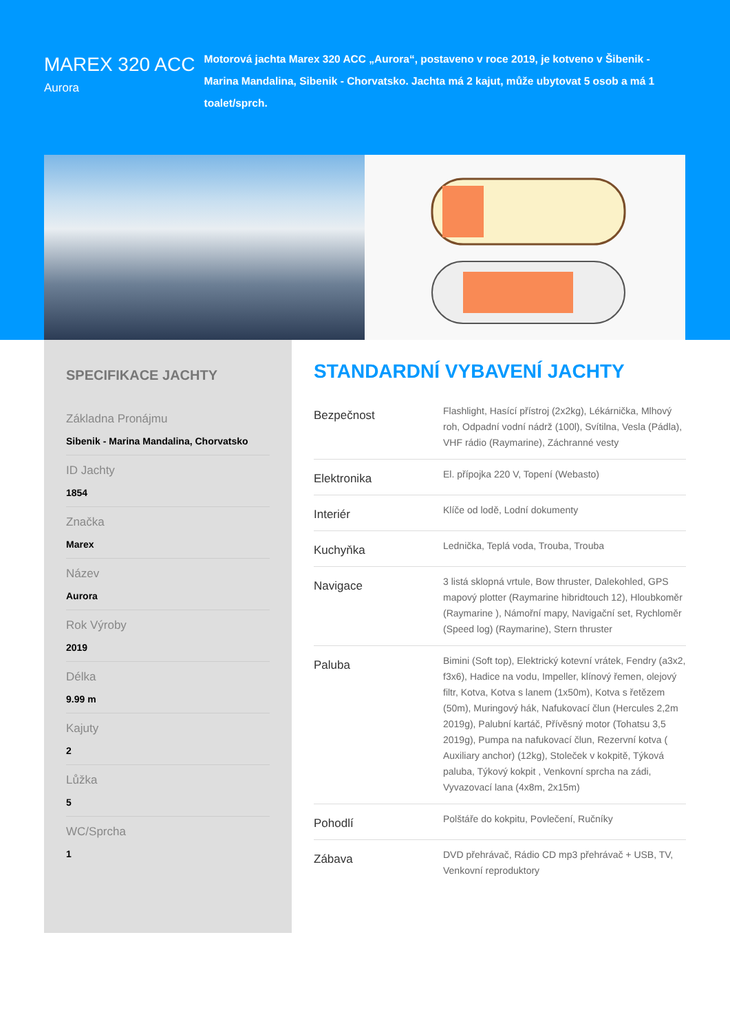MAREX 320 ACC
Aurora
Motorová jachta Marex 320 ACC „Aurora“, postaveno v roce 2019, je kotveno v Šibenik - Marina Mandalina, Sibenik - Chorvatsko. Jachta má 2 kajut, může ubytovat 5 osob a má 1 toalet/sprch.
SPECIFIKACE JACHTY
Základna Pronájmu
Sibenik - Marina Mandalina, Chorvatsko
ID Jachty
1854
Značka
Marex
Název
Aurora
Rok Výroby
2019
Délka
9.99 m
Kajuty
2
Lůžka
5
WC/Sprcha
1
STANDARDNÍ VYBAVENÍ JACHTY
| Bezpečnost | Flashlight, Hasící přístroj (2x2kg), Lékárnička, Mlhový roh, Odpadní vodní nádrž (100l), Svítilna, Vesla (Pádla), VHF rádio (Raymarine), Záchranné vesty |
| Elektronika | El. přípojka 220 V, Topení (Webasto) |
| Interiér | Klíče od lodě, Lodní dokumenty |
| Kuchyňka | Lednička, Teplá voda, Trouba, Trouba |
| Navigace | 3 listá sklopná vrtule, Bow thruster, Dalekohled, GPS mapový plotter (Raymarine hibridtouch 12), Hloubkoměr (Raymarine ), Námořní mapy, Navigační set, Rychloměr (Speed log) (Raymarine), Stern thruster |
| Paluba | Bimini (Soft top), Elektrický kotevní vrátek, Fendry (a3x2, f3x6), Hadice na vodu, Impeller, klínový řemen, olejový filtr, Kotva, Kotva s lanem (1x50m), Kotva s řetězem (50m), Muringový hák, Nafukovací člun (Hercules 2,2m 2019g), Palubní kartáč, Přívěsný motor (Tohatsu 3,5 2019g), Pumpa na nafukovací člun, Rezervní kotva ( Auxiliary anchor) (12kg), Stoleček v kokpitě, Týková paluba, Týkový kokpit , Venkovní sprcha na zádi, Vyvazovací lana (4x8m, 2x15m) |
| Pohodlí | Polštáře do kokpitu, Povlečení, Ručníky |
| Zábava | DVD přehrávač, Rádio CD mp3 přehrávač + USB, TV, Venkovní reproduktory |